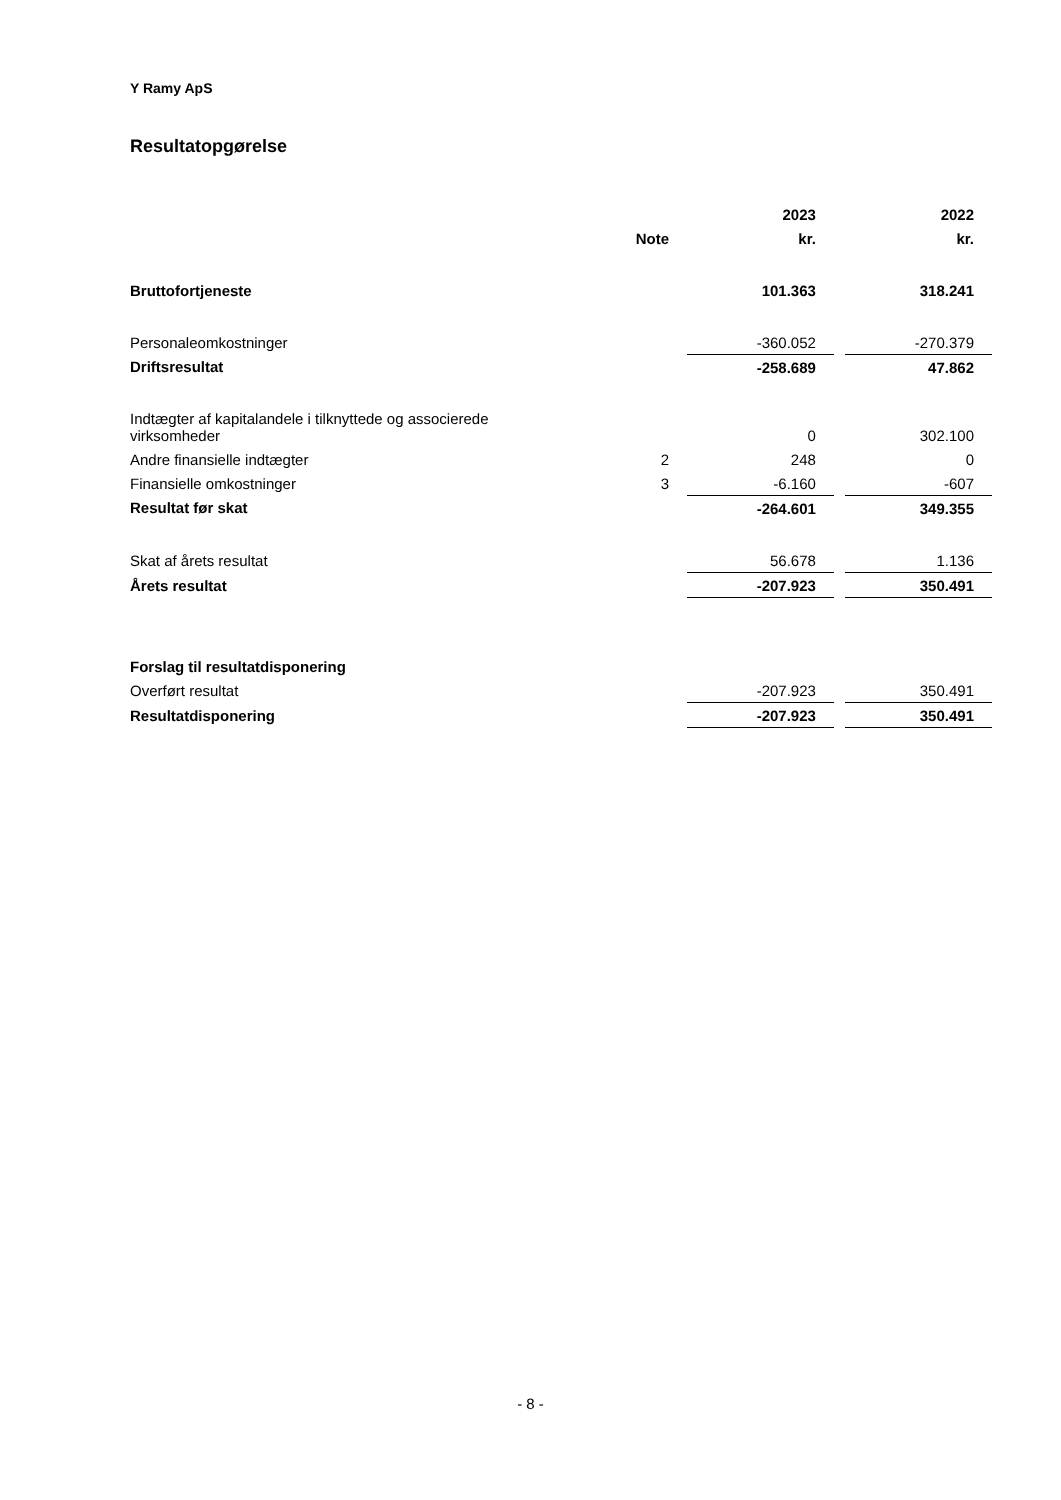Y Ramy ApS
Resultatopgørelse
| | | 2023 | | 2022 |
| | Note | kr. | | kr. |
| Bruttofortjeneste | | 101.363 | | 318.241 |
| Personaleomkostninger | | -360.052 | | -270.379 |
| Driftsresultat | | -258.689 | | 47.862 |
| Indtægter af kapitalandele i tilknyttede og associerede virksomheder | | 0 | | 302.100 |
| Andre finansielle indtægter | 2 | 248 | | 0 |
| Finansielle omkostninger | 3 | -6.160 | | -607 |
| Resultat før skat | | -264.601 | | 349.355 |
| Skat af årets resultat | | 56.678 | | 1.136 |
| Årets resultat | | -207.923 | | 350.491 |
| Forslag til resultatdisponering | | | | |
| Overført resultat | | -207.923 | | 350.491 |
| Resultatdisponering | | -207.923 | | 350.491 |
- 8 -